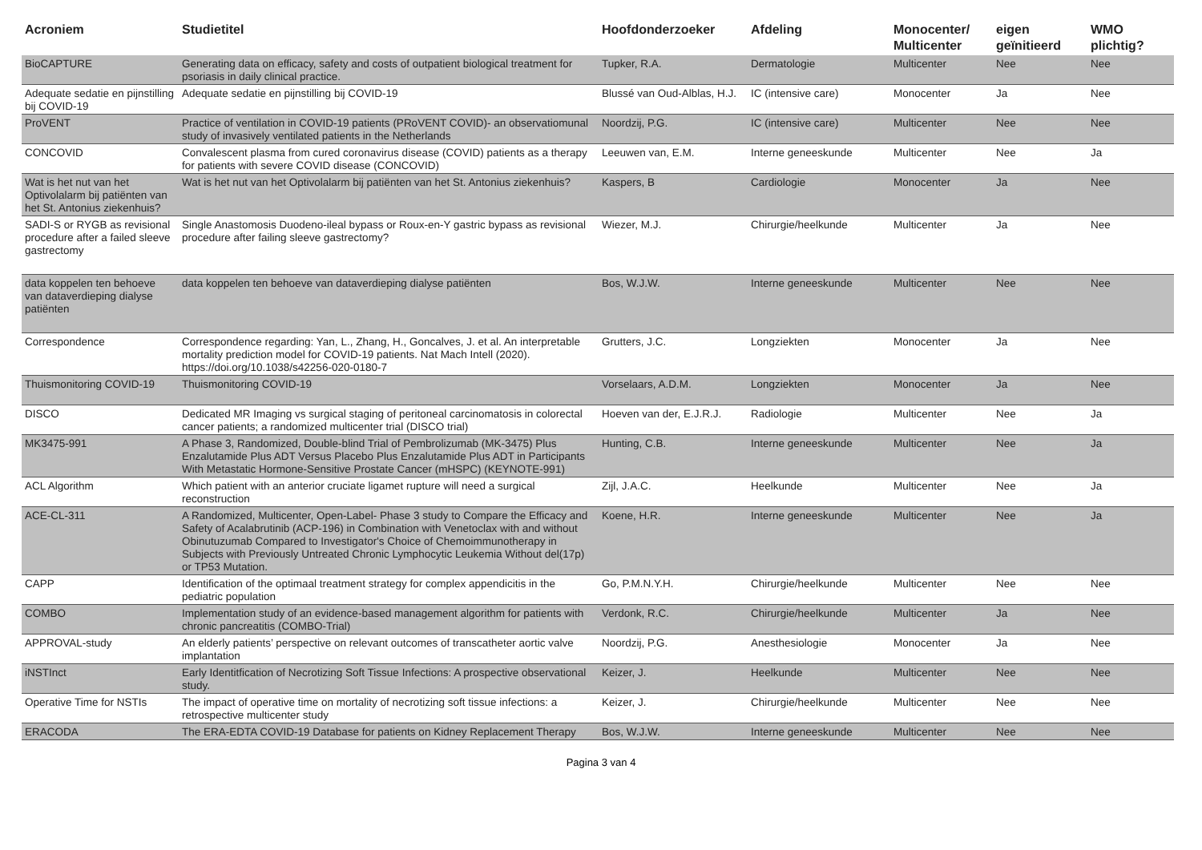| Acroniem | Studietitel | Hoofdonderzoeker | Afdeling | Monocenter/ Multicenter | eigen geïnitieerd | WMO plichtig? |
| --- | --- | --- | --- | --- | --- | --- |
| BioCAPTURE | Generating data on efficacy, safety and costs of outpatient biological treatment for psoriasis in daily clinical practice. | Tupker, R.A. | Dermatologie | Multicenter | Nee | Nee |
| Adequate sedatie en pijnstilling bij COVID-19 | Adequate sedatie en pijnstilling bij COVID-19 | Blussé van Oud-Alblas, H.J. | IC (intensive care) | Monocenter | Ja | Nee |
| ProVENT | Practice of ventilation in COVID-19 patients (PRoVENT COVID)- an observatiomunal study of invasively ventilated patients in the Netherlands | Noordzij, P.G. | IC (intensive care) | Multicenter | Nee | Nee |
| CONCOVID | Convalescent plasma from cured coronavirus disease (COVID) patients as a therapy for patients with severe COVID disease (CONCOVID) | Leeuwen van, E.M. | Interne geneeskunde | Multicenter | Nee | Ja |
| Wat is het nut van het Optivolalarm bij patiënten van het St. Antonius ziekenhuis? | Wat is het nut van het Optivolalarm bij patiënten van het St. Antonius ziekenhuis? | Kaspers, B | Cardiologie | Monocenter | Ja | Nee |
| SADI-S or RYGB as revisional procedure after a failed sleeve gastrectomy | Single Anastomosis Duodeno-ileal bypass or Roux-en-Y gastric bypass as revisional procedure after failing sleeve gastrectomy? | Wiezer, M.J. | Chirurgie/heelkunde | Multicenter | Ja | Nee |
| data koppelen ten behoeve van dataverdieping dialyse patiënten | data koppelen ten behoeve van dataverdieping dialyse patiënten | Bos, W.J.W. | Interne geneeskunde | Multicenter | Nee | Nee |
| Correspondence | Correspondence regarding: Yan, L., Zhang, H., Goncalves, J. et al. An interpretable mortality prediction model for COVID-19 patients. Nat Mach Intell (2020). https://doi.org/10.1038/s42256-020-0180-7 | Grutters, J.C. | Longziekten | Monocenter | Ja | Nee |
| Thuismonitoring COVID-19 | Thuismonitoring COVID-19 | Vorselaars, A.D.M. | Longziekten | Monocenter | Ja | Nee |
| DISCO | Dedicated MR Imaging vs surgical staging of peritoneal carcinomatosis in colorectal cancer patients; a randomized multicenter trial (DISCO trial) | Hoeven van der, E.J.R.J. | Radiologie | Multicenter | Nee | Ja |
| MK3475-991 | A Phase 3, Randomized, Double-blind Trial of Pembrolizumab (MK-3475) Plus Enzalutamide Plus ADT Versus Placebo Plus Enzalutamide Plus ADT in Participants With Metastatic Hormone-Sensitive Prostate Cancer (mHSPC) (KEYNOTE-991) | Hunting, C.B. | Interne geneeskunde | Multicenter | Nee | Ja |
| ACL Algorithm | Which patient with an anterior cruciate ligamet rupture will need a surgical reconstruction | Zijl, J.A.C. | Heelkunde | Multicenter | Nee | Ja |
| ACE-CL-311 | A Randomized, Multicenter, Open-Label- Phase 3 study to Compare the Efficacy and Safety of Acalabrutinib (ACP-196) in Combination with Venetoclax with and without Obinutuzumab Compared to Investigator's Choice of Chemoimmunotherapy in Subjects with Previously Untreated Chronic Lymphocytic Leukemia Without del(17p) or TP53 Mutation. | Koene, H.R. | Interne geneeskunde | Multicenter | Nee | Ja |
| CAPP | Identification of the optimaal treatment strategy for complex appendicitis in the pediatric population | Go, P.M.N.Y.H. | Chirurgie/heelkunde | Multicenter | Nee | Nee |
| COMBO | Implementation study of an evidence-based management algorithm for patients with chronic pancreatitis (COMBO-Trial) | Verdonk, R.C. | Chirurgie/heelkunde | Multicenter | Ja | Nee |
| APPROVAL-study | An elderly patients’ perspective on relevant outcomes of transcatheter aortic valve implantation | Noordzij, P.G. | Anesthesiologie | Monocenter | Ja | Nee |
| iNSTInct | Early Identitfication of Necrotizing Soft Tissue Infections: A prospective observational study. | Keizer, J. | Heelkunde | Multicenter | Nee | Nee |
| Operative Time for NSTIs | The impact of operative time on mortality of necrotizing soft tissue infections: a retrospective multicenter study | Keizer, J. | Chirurgie/heelkunde | Multicenter | Nee | Nee |
| ERACODA | The ERA-EDTA COVID-19 Database for patients on Kidney Replacement Therapy | Bos, W.J.W. | Interne geneeskunde | Multicenter | Nee | Nee |
Pagina 3 van 4